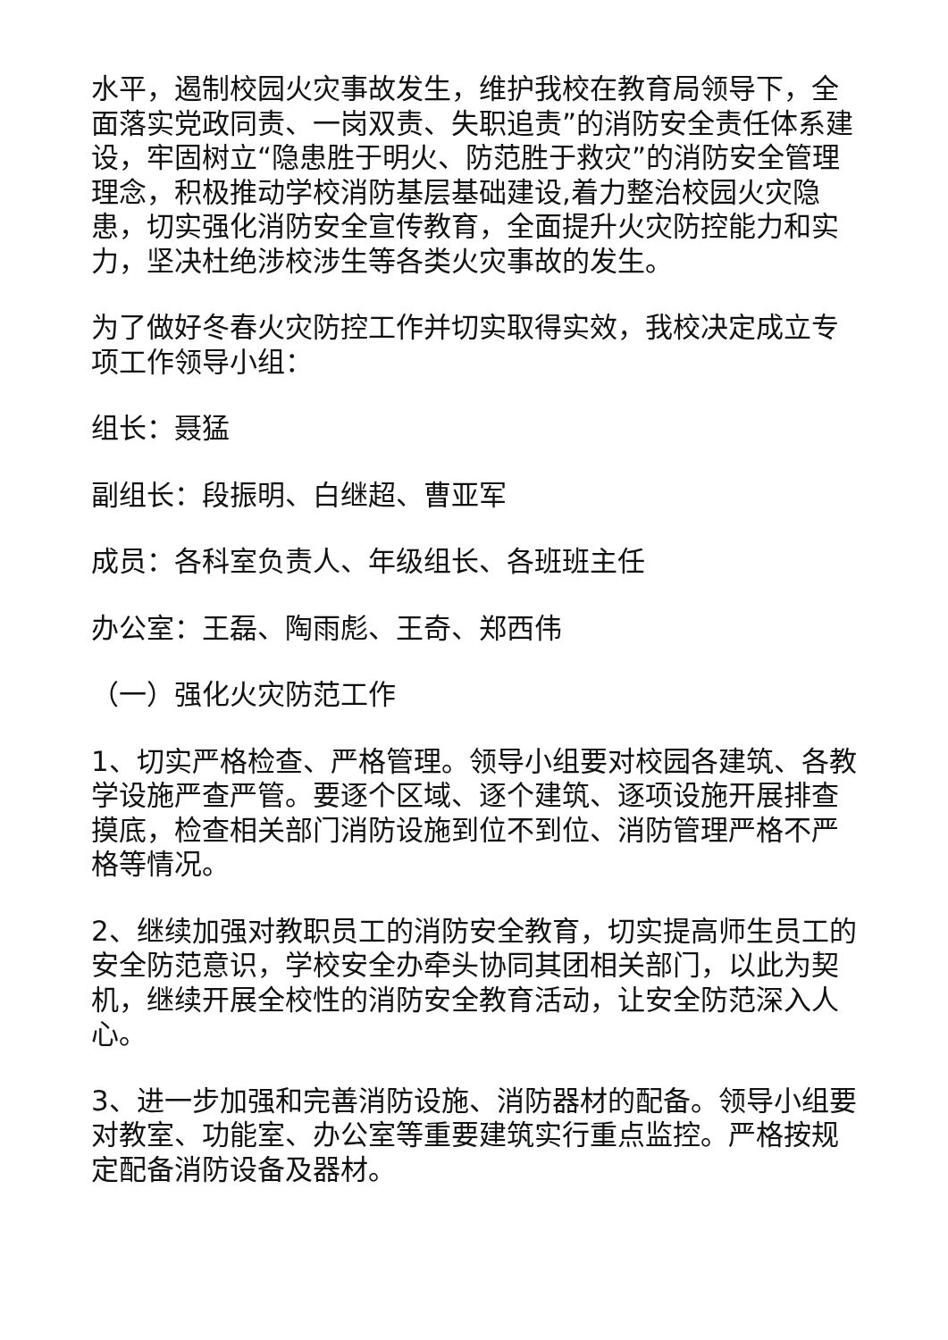水平，遏制校园火灾事故发生，维护我校在教育局领导下，全面落实党政同责、一岗双责、失职追责”的消防安全责任体系建设，牢固树立“隐患胜于明火、防范胜于救灾”的消防安全管理理念，积极推动学校消防基层基础建设,着力整治校园火灾隐患，切实强化消防安全宣传教育，全面提升火灾防控能力和实力，坚决杜绝涉校涉生等各类火灾事故的发生。
为了做好冬春火灾防控工作并切实取得实效，我校决定成立专项工作领导小组：
组长：聂猛
副组长：段振明、白继超、曹亚军
成员：各科室负责人、年级组长、各班班主任
办公室：王磊、陶雨彪、王奇、郑西伟
（一）强化火灾防范工作
1、切实严格检查、严格管理。领导小组要对校园各建筑、各教学设施严查严管。要逐个区域、逐个建筑、逐项设施开展排查摸底，检查相关部门消防设施到位不到位、消防管理严格不严格等情况。
2、继续加强对教职员工的消防安全教育，切实提高师生员工的安全防范意识，学校安全办牵头协同其团相关部门，以此为契机，继续开展全校性的消防安全教育活动，让安全防范深入人心。
3、进一步加强和完善消防设施、消防器材的配备。领导小组要对教室、功能室、办公室等重要建筑实行重点监控。严格按规定配备消防设备及器材。